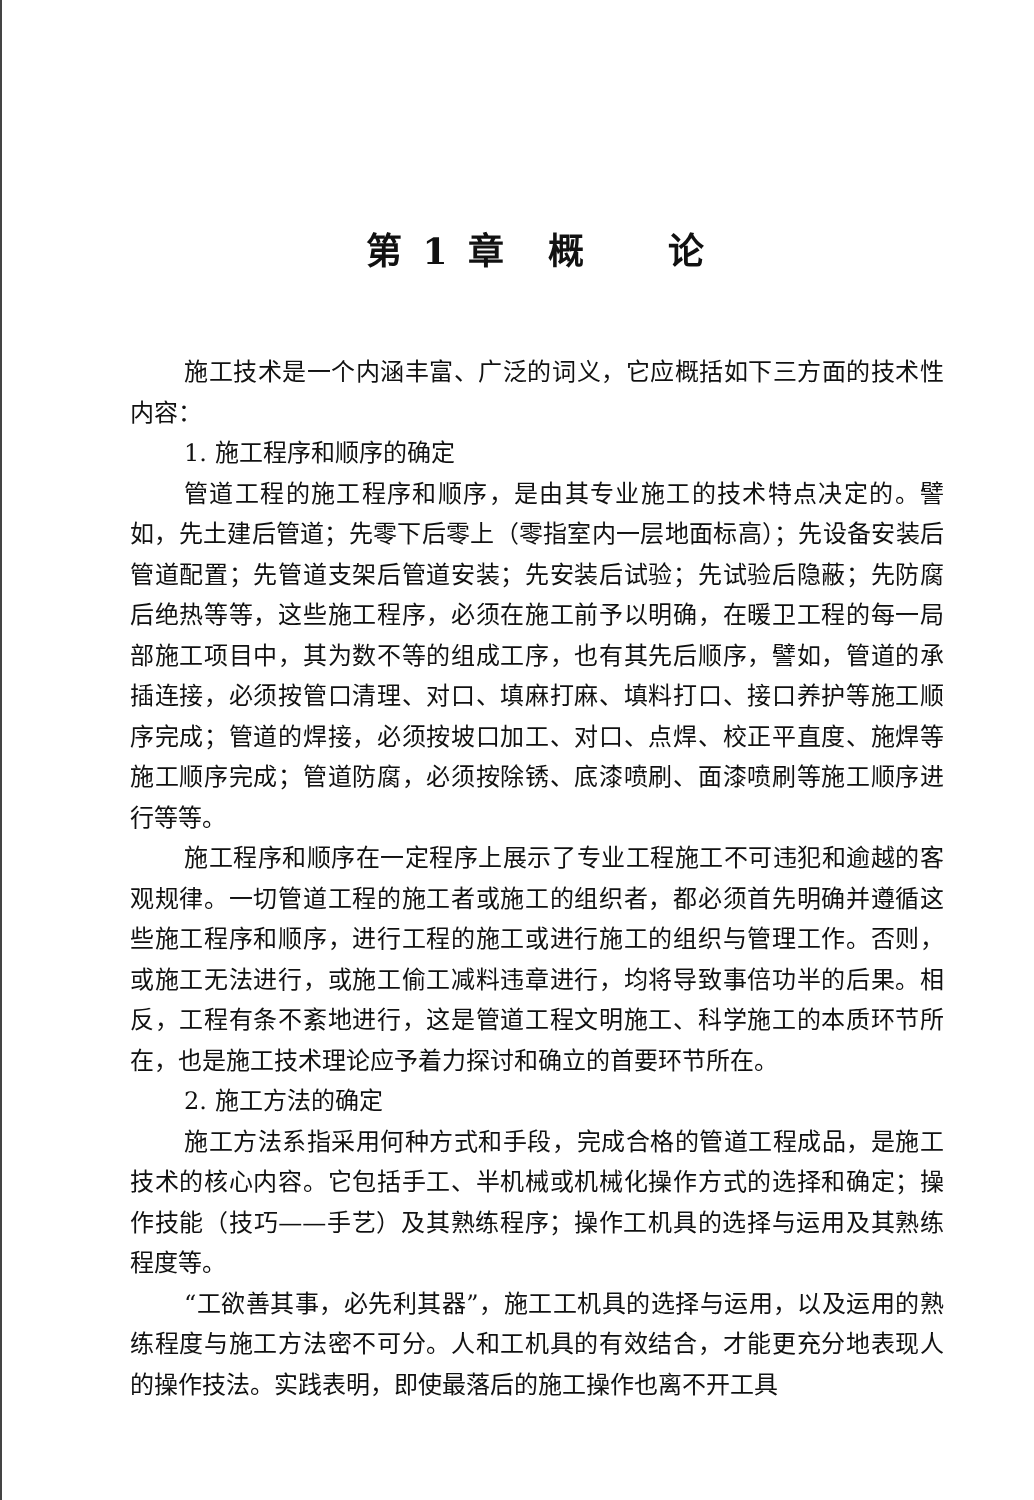第 1 章　概　　论
施工技术是一个内涵丰富、广泛的词义，它应概括如下三方面的技术性内容：
1. 施工程序和顺序的确定
管道工程的施工程序和顺序，是由其专业施工的技术特点决定的。譬如，先土建后管道；先零下后零上（零指室内一层地面标高）；先设备安装后管道配置；先管道支架后管道安装；先安装后试验；先试验后隐蔽；先防腐后绝热等等，这些施工程序，必须在施工前予以明确，在暖卫工程的每一局部施工项目中，其为数不等的组成工序，也有其先后顺序，譬如，管道的承插连接，必须按管口清理、对口、填麻打麻、填料打口、接口养护等施工顺序完成；管道的焊接，必须按坡口加工、对口、点焊、校正平直度、施焊等施工顺序完成；管道防腐，必须按除锈、底漆喷刷、面漆喷刷等施工顺序进行等等。
施工程序和顺序在一定程序上展示了专业工程施工不可违犯和逾越的客观规律。一切管道工程的施工者或施工的组织者，都必须首先明确并遵循这些施工程序和顺序，进行工程的施工或进行施工的组织与管理工作。否则，或施工无法进行，或施工偷工减料违章进行，均将导致事倍功半的后果。相反，工程有条不紊地进行，这是管道工程文明施工、科学施工的本质环节所在，也是施工技术理论应予着力探讨和确立的首要环节所在。
2. 施工方法的确定
施工方法系指采用何种方式和手段，完成合格的管道工程成品，是施工技术的核心内容。它包括手工、半机械或机械化操作方式的选择和确定；操作技能（技巧——手艺）及其熟练程序；操作工机具的选择与运用及其熟练程度等。
“工欲善其事，必先利其器”，施工工机具的选择与运用，以及运用的熟练程度与施工方法密不可分。人和工机具的有效结合，才能更充分地表现人的操作技法。实践表明，即使最落后的施工操作也离不开工具